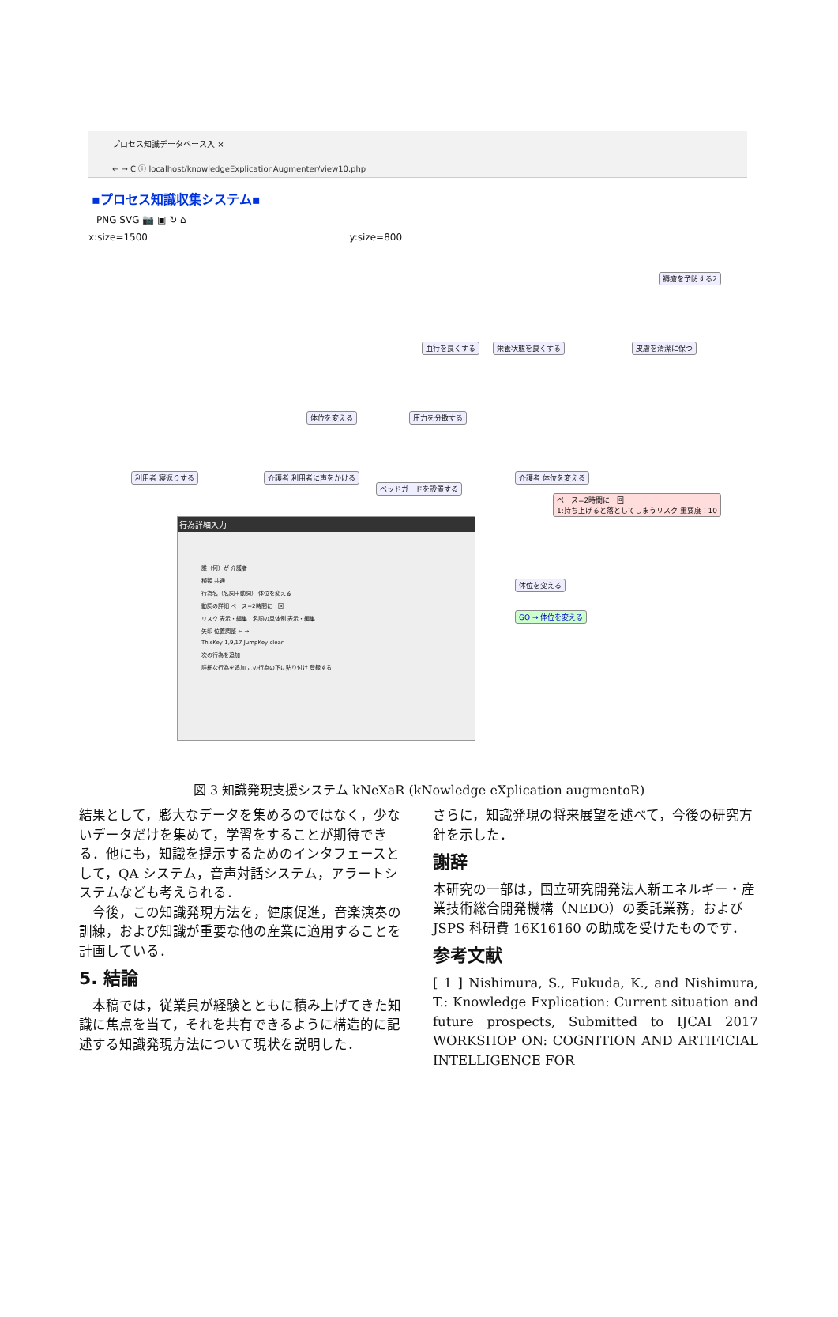プロセス知識データベース入 ×
← → C ⓘ localhost/knowledgeExplicationAugmenter/view10.php
▪プロセス知識収集システム▪
PNG SVG 📷 ▣ ↻ ⌂
x:size=1500 y:size=800
褥瘡を予防する2
血行を良くする 栄養状態を良くする 皮膚を清潔に保つ
体位を変える 圧力を分散する
利用者 寝返りする 介護者 利用者に声をかける
ベッドガードを設置する
介護者 体位を変える
ペース=2時間に一回
1:持ち上げると落としてしまうリスク 重要度：10
体位を変える
GO → 体位を変える
行為詳細入力
誰（何）が 介護者
種類 共通
行為名（名詞＋動詞） 体位を変える
動詞の詳細 ペース=2時間に一回
リスク 表示・編集 名詞の具体例 表示・編集
矢印 位置調整 ← →
ThisKey 1,9,17 JumpKey clear
次の行為を追加
詳細な行為を追加 この行為の下に貼り付け 登録する
図 3 知識発現支援システム kNeXaR (kNowledge eXplication augmentoR)
結果として，膨大なデータを集めるのではなく，少ないデータだけを集めて，学習をすることが期待できる．他にも，知識を提示するためのインタフェースとして，QA システム，音声対話システム，アラートシステムなども考えられる．
　今後，この知識発現方法を，健康促進，音楽演奏の訓練，および知識が重要な他の産業に適用することを計画している．
5. 結論
　本稿では，従業員が経験とともに積み上げてきた知識に焦点を当て，それを共有できるように構造的に記述する知識発現方法について現状を説明した．
さらに，知識発現の将来展望を述べて，今後の研究方針を示した．
謝辞
本研究の一部は，国立研究開発法人新エネルギー・産業技術総合開発機構（NEDO）の委託業務，および JSPS 科研費 16K16160 の助成を受けたものです．
参考文献
[ 1 ] Nishimura, S., Fukuda, K., and Nishimura, T.: Knowledge Explication: Current situation and future prospects, Submitted to IJCAI 2017 WORKSHOP ON: COGNITION AND ARTIFICIAL INTELLIGENCE FOR